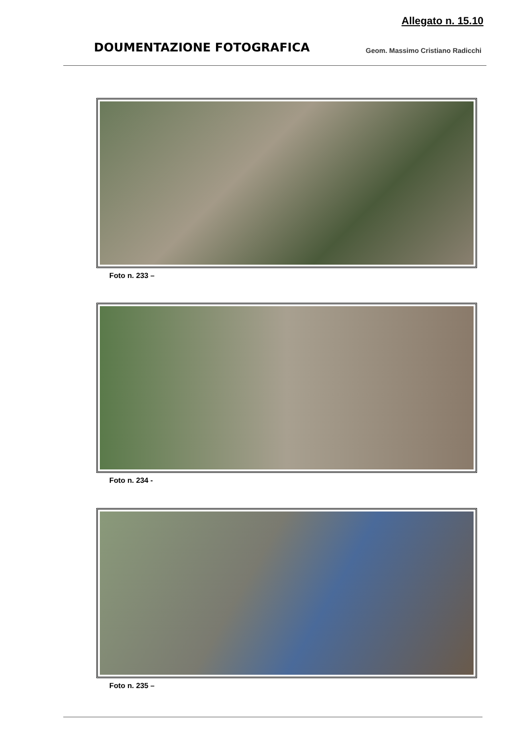Allegato n. 15.10
DOUMENTAZIONE FOTOGRAFICA
Geom. Massimo Cristiano Radicchi
Foto n. 233 –
Foto n. 234 -
Foto n. 235 –